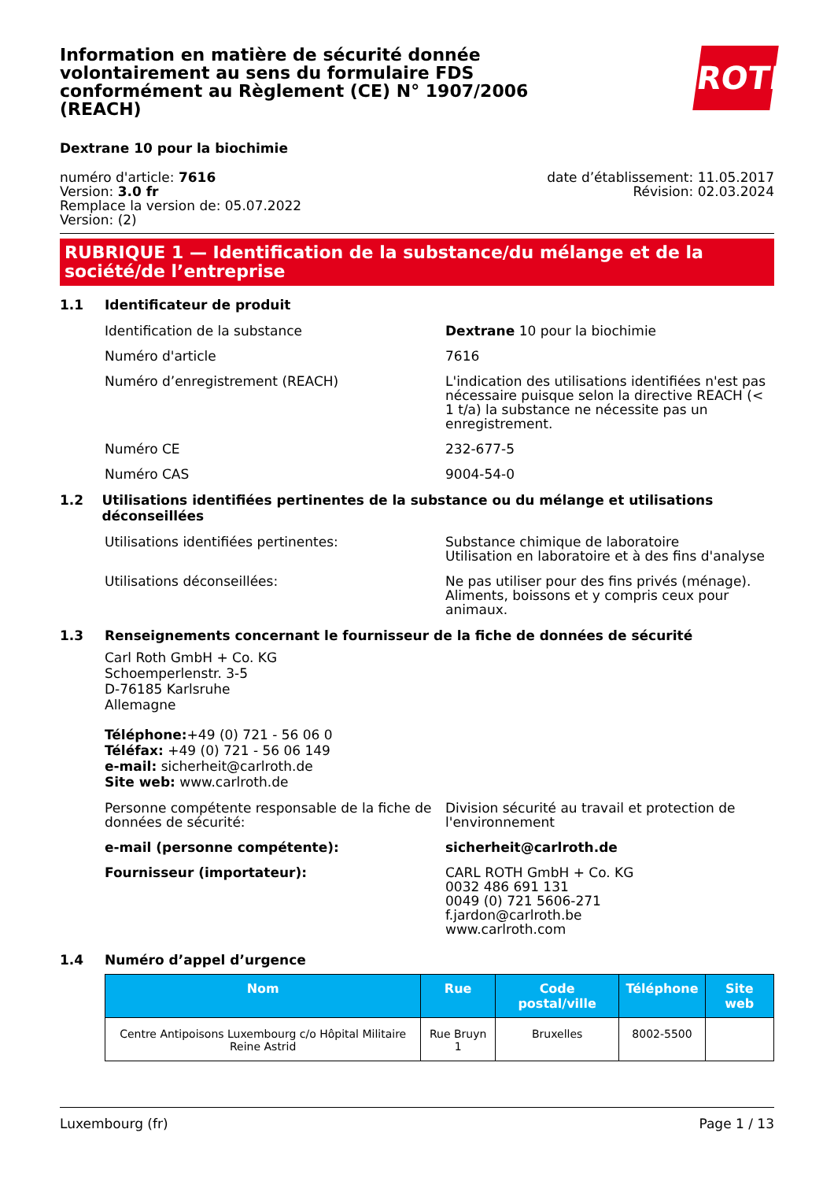Information en matière de sécurité donnée volontairement au sens du formulaire FDS conformément au Règlement (CE) N° 1907/2006 (REACH)
ROTH
Dextrane 10 pour la biochimie
numéro d'article: 7616
Version: 3.0 fr
Remplace la version de: 05.07.2022
Version: (2)
date d’établissement: 11.05.2017
Révision: 02.03.2024
RUBRIQUE 1 — Identification de la substance/du mélange et de la société/de l’entreprise
1.1 Identificateur de produit
Identification de la substance Dextrane 10 pour la biochimie
Numéro d'article 7616
Numéro d’enregistrement (REACH) L'indication des utilisations identifiées n'est pas nécessaire puisque selon la directive REACH (< 1 t/a) la substance ne nécessite pas un enregistrement.
Numéro CE 232-677-5
Numéro CAS 9004-54-0
1.2 Utilisations identifiées pertinentes de la substance ou du mélange et utilisations déconseillées
Utilisations identifiées pertinentes: Substance chimique de laboratoire
Utilisation en laboratoire et à des fins d'analyse
Utilisations déconseillées: Ne pas utiliser pour des fins privés (ménage). Aliments, boissons et y compris ceux pour animaux.
1.3 Renseignements concernant le fournisseur de la fiche de données de sécurité
Carl Roth GmbH + Co. KG
Schoemperlenstr. 3-5
D-76185 Karlsruhe
Allemagne
Téléphone:+49 (0) 721 - 56 06 0
Téléfax: +49 (0) 721 - 56 06 149
e-mail: sicherheit@carlroth.de
Site web: www.carlroth.de
Personne compétente responsable de la fiche de données de sécurité:
Division sécurité au travail et protection de l'environnement
e-mail (personne compétente): sicherheit@carlroth.de
Fournisseur (importateur): CARL ROTH GmbH + Co. KG
0032 486 691 131
0049 (0) 721 5606-271
f.jardon@carlroth.be
www.carlroth.com
1.4 Numéro d’appel d’urgence
| Nom | Rue | Code postal/ville | Téléphone | Site web |
| --- | --- | --- | --- | --- |
| Centre Antipoisons Luxembourg c/o Hôpital Militaire Reine Astrid | Rue Bruyn 1 | Bruxelles | 8002-5500 | |
Luxembourg (fr) Page 1 / 13